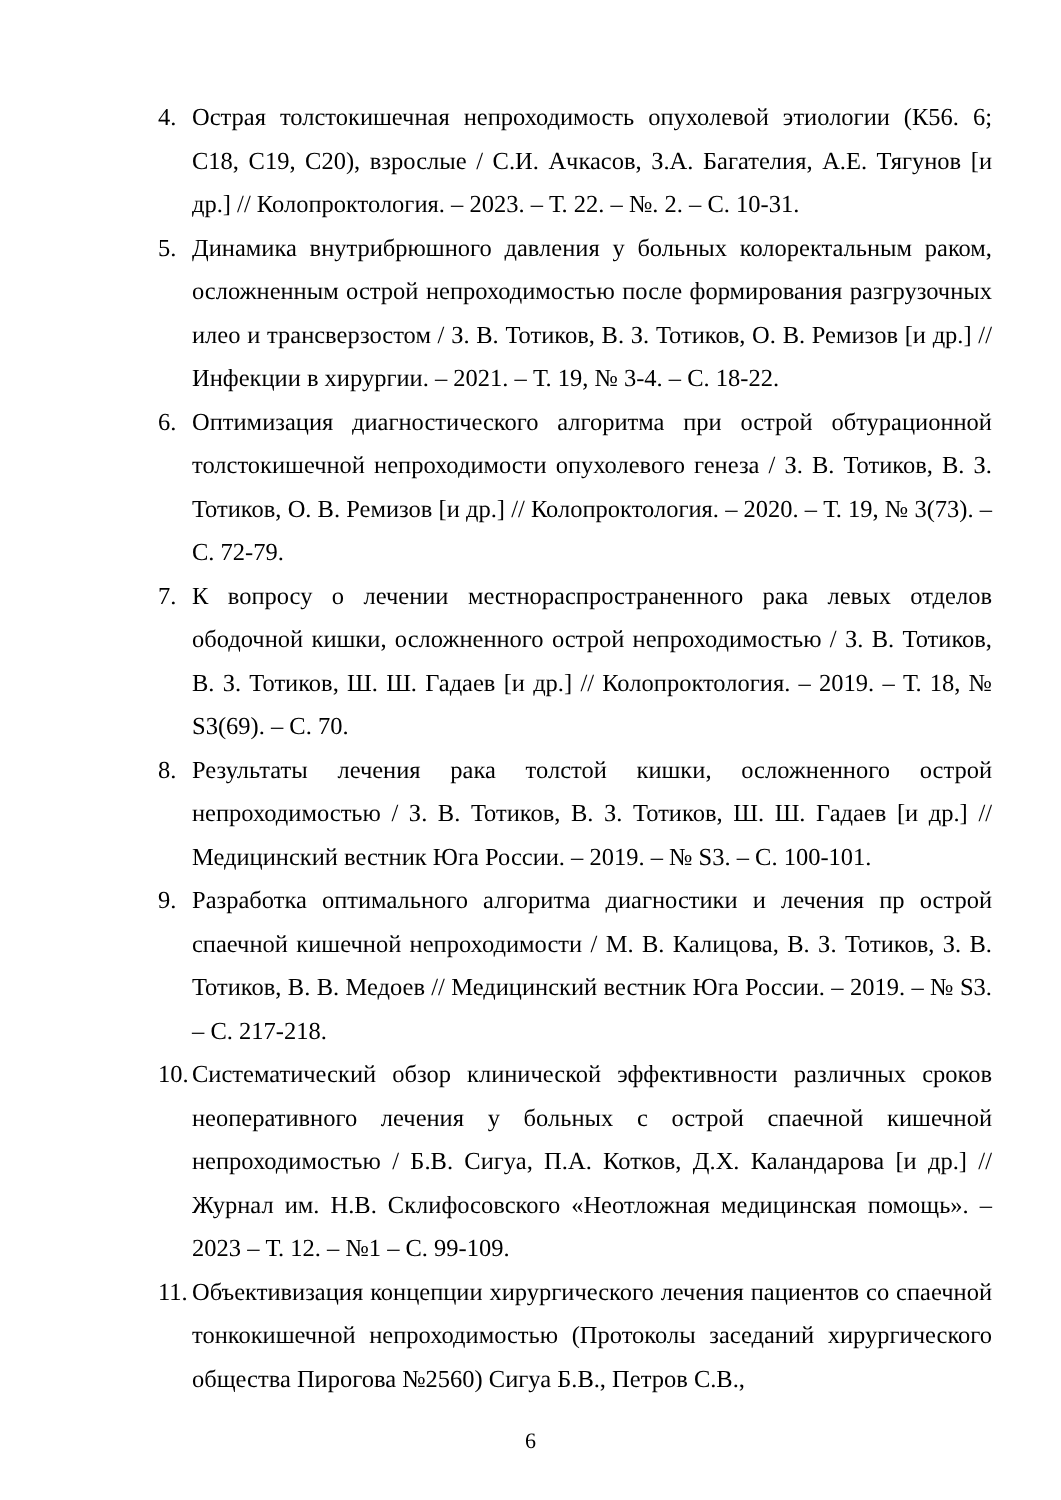4. Острая толстокишечная непроходимость опухолевой этиологии (К56. 6; C18, C19, C20), взрослые / С.И. Ачкасов, З.А. Багателия, А.Е. Тягунов [и др.] // Колопроктология. – 2023. – Т. 22. – №. 2. – С. 10-31.
5. Динамика внутрибрюшного давления у больных колоректальным раком, осложненным острой непроходимостью после формирования разгрузочных илео и трансверзостом / З. В. Тотиков, В. З. Тотиков, О. В. Ремизов [и др.] // Инфекции в хирургии. – 2021. – Т. 19, № 3-4. – С. 18-22.
6. Оптимизация диагностического алгоритма при острой обтурационной толстокишечной непроходимости опухолевого генеза / З. В. Тотиков, В. З. Тотиков, О. В. Ремизов [и др.] // Колопроктология. – 2020. – Т. 19, № 3(73). – С. 72-79.
7. К вопросу о лечении местнораспространенного рака левых отделов ободочной кишки, осложненного острой непроходимостью / З. В. Тотиков, В. З. Тотиков, Ш. Ш. Гадаев [и др.] // Колопроктология. – 2019. – Т. 18, № S3(69). – С. 70.
8. Результаты лечения рака толстой кишки, осложненного острой непроходимостью / З. В. Тотиков, В. З. Тотиков, Ш. Ш. Гадаев [и др.] // Медицинский вестник Юга России. – 2019. – № S3. – С. 100-101.
9. Разработка оптимального алгоритма диагностики и лечения пр острой спаечной кишечной непроходимости / М. В. Калицова, В. З. Тотиков, З. В. Тотиков, В. В. Медоев // Медицинский вестник Юга России. – 2019. – № S3. – С. 217-218.
10. Систематический обзор клинической эффективности различных сроков неоперативного лечения у больных с острой спаечной кишечной непроходимостью / Б.В. Сигуа, П.А. Котков, Д.Х. Каландарова [и др.] // Журнал им. Н.В. Склифосовского «Неотложная медицинская помощь». –2023 – Т. 12. – №1 – С. 99-109.
11. Объективизация концепции хирургического лечения пациентов со спаечной тонкокишечной непроходимостью (Протоколы заседаний хирургического общества Пирогова №2560) Сигуа Б.В., Петров С.В.,
6